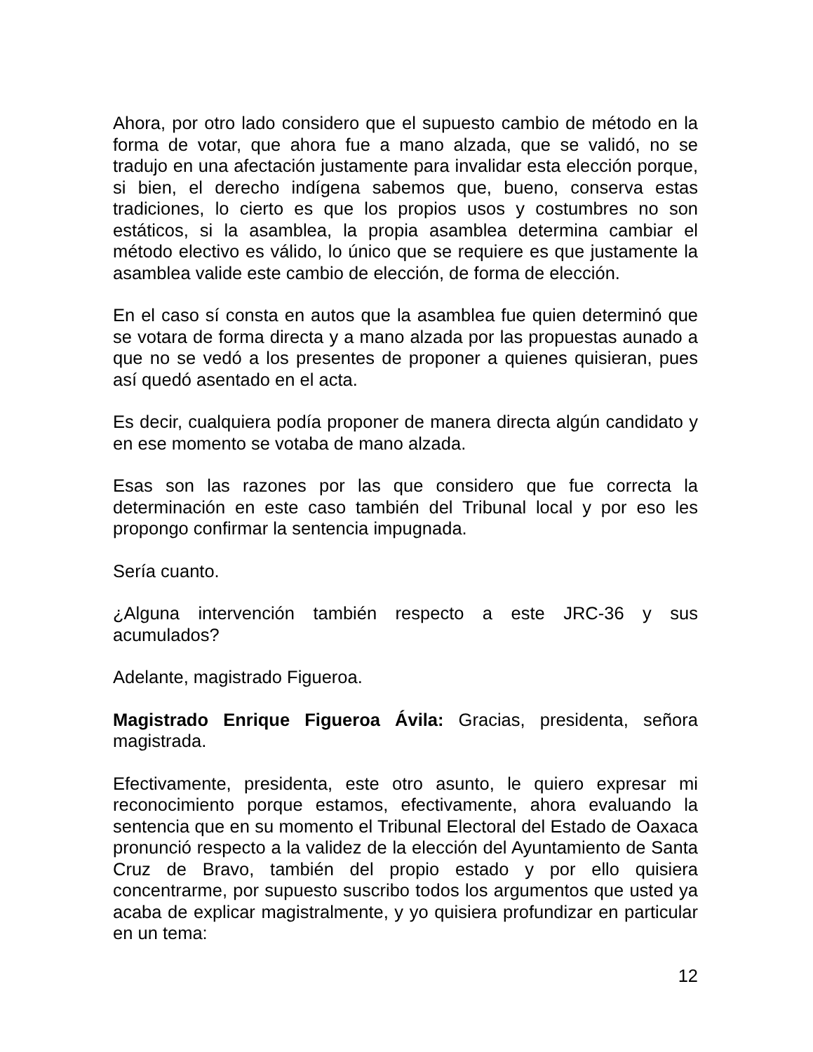Ahora, por otro lado considero que el supuesto cambio de método en la forma de votar, que ahora fue a mano alzada, que se validó, no se tradujo en una afectación justamente para invalidar esta elección porque, si bien, el derecho indígena sabemos que, bueno, conserva estas tradiciones, lo cierto es que los propios usos y costumbres no son estáticos, si la asamblea, la propia asamblea determina cambiar el método electivo es válido, lo único que se requiere es que justamente la asamblea valide este cambio de elección, de forma de elección.
En el caso sí consta en autos que la asamblea fue quien determinó que se votara de forma directa y a mano alzada por las propuestas aunado a que no se vedó a los presentes de proponer a quienes quisieran, pues así quedó asentado en el acta.
Es decir, cualquiera podía proponer de manera directa algún candidato y en ese momento se votaba de mano alzada.
Esas son las razones por las que considero que fue correcta la determinación en este caso también del Tribunal local y por eso les propongo confirmar la sentencia impugnada.
Sería cuanto.
¿Alguna intervención también respecto a este JRC-36 y sus acumulados?
Adelante, magistrado Figueroa.
Magistrado Enrique Figueroa Ávila: Gracias, presidenta, señora magistrada.
Efectivamente, presidenta, este otro asunto, le quiero expresar mi reconocimiento porque estamos, efectivamente, ahora evaluando la sentencia que en su momento el Tribunal Electoral del Estado de Oaxaca pronunció respecto a la validez de la elección del Ayuntamiento de Santa Cruz de Bravo, también del propio estado y por ello quisiera concentrarme, por supuesto suscribo todos los argumentos que usted ya acaba de explicar magistralmente, y yo quisiera profundizar en particular en un tema:
12